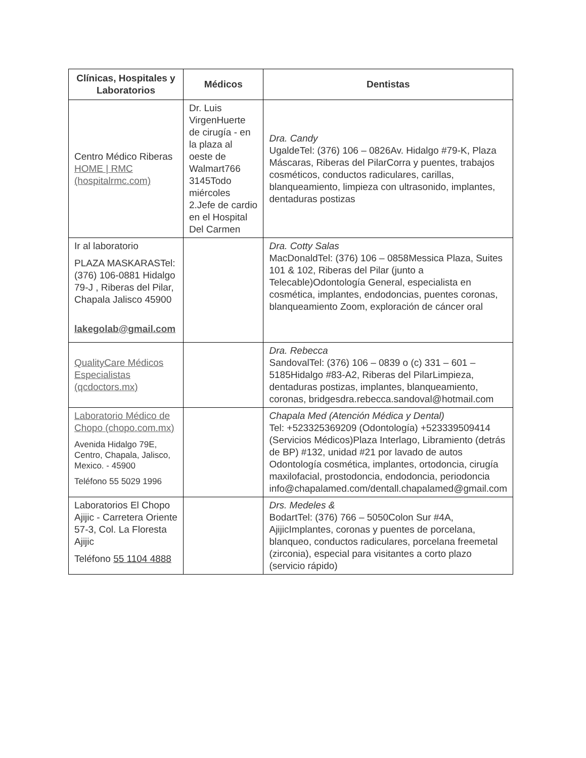| Clínicas, Hospitales y Laboratorios | Médicos | Dentistas |
| --- | --- | --- |
| Centro Médico Riberas HOME / RMC (hospitalrmc.com) | Dr. Luis VirgenHuerte de cirugía - en la plaza al oeste de Walmart766 3145Todo miércoles 2.Jefe de cardio en el Hospital Del Carmen | Dra. Candy UgaldeTel: (376) 106 – 0826Av. Hidalgo #79-K, Plaza Máscaras, Riberas del PilarCorra y puentes, trabajos cosméticos, conductos radiculares, carillas, blanqueamiento, limpieza con ultrasonido, implantes, dentaduras postizas |
| Ir al laboratorio PLAZA MASKARASTel: (376) 106-0881 Hidalgo 79-J , Riberas del Pilar, Chapala Jalisco 45900 lakegolab@gmail.com | | Dra. Cotty Salas MacDonaldTel: (376) 106 – 0858Messica Plaza, Suites 101 & 102, Riberas del Pilar (junto a Telecable)Odontología General, especialista en cosmética, implantes, endodoncias, puentes coronas, blanqueamiento Zoom, exploración de cáncer oral |
| QualityCare Médicos Especialistas (qcdoctors.mx) | | Dra. Rebecca SandovalTel: (376) 106 – 0839 o (c) 331 – 601 – 5185Hidalgo #83-A2, Riberas del PilarLimpieza, dentaduras postizas, implantes, blanqueamiento, coronas, bridgesdra.rebecca.sandoval@hotmail.com |
| Laboratorio Médico de Chopo (chopo.com.mx) Avenida Hidalgo 79E, Centro, Chapala, Jalisco, Mexico. - 45900 Teléfono 55 5029 1996 | | Chapala Med (Atención Médica y Dental) Tel: +523325369209 (Odontología) +523339509414 (Servicios Médicos)Plaza Interlago, Libramiento (detrás de BP) #132, unidad #21 por lavado de autos Odontología cosmética, implantes, ortodoncia, cirugía maxilofacial, prostodoncia, endodoncia, periodoncia info@chapalamed.com/dentall.chapalamed@gmail.com |
| Laboratorios El Chopo Ajijic - Carretera Oriente 57-3, Col. La Floresta Ajijic Teléfono 55 1104 4888 | | Drs. Medeles & BodartTel: (376) 766 – 5050Colon Sur #4A, AjijicImplantes, coronas y puentes de porcelana, blanqueo, conductos radiculares, porcelana freemetal (zirconia), especial para visitantes a corto plazo (servicio rápido) |